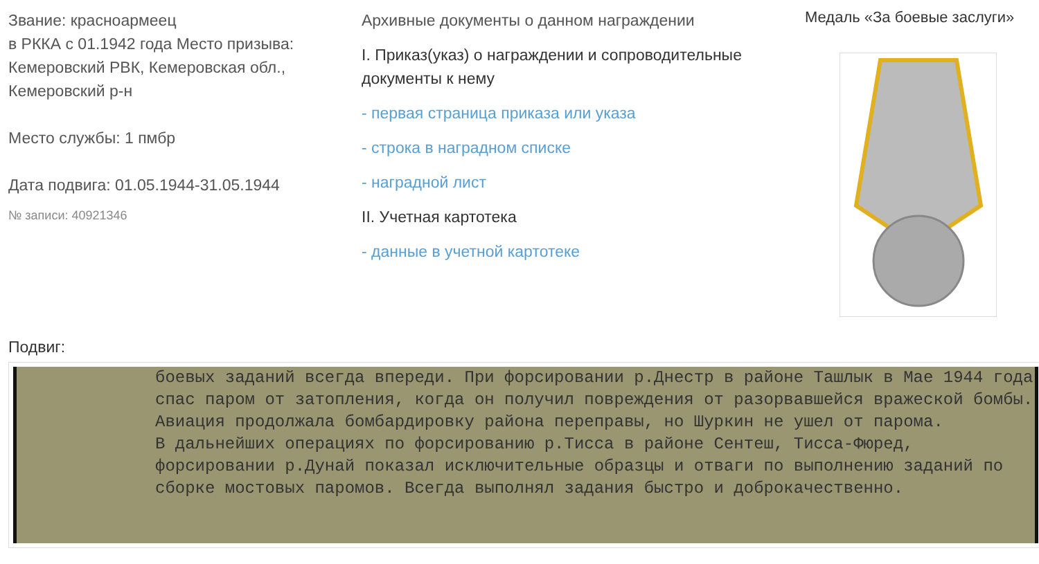Звание: красноармеец
в РККА с 01.1942 года Место призыва: Кемеровский РВК, Кемеровская обл., Кемеровский р-н
Место службы: 1 пмбр
Дата подвига: 01.05.1944-31.05.1944
№ записи: 40921346
Архивные документы о данном награждении
I. Приказ(указ) о награждении и сопроводительные документы к нему
- первая страница приказа или указа
- строка в наградном списке
- наградной лист
II. Учетная картотека
- данные в учетной картотеке
Медаль «За боевые заслуги»
Подвиг:
боевых заданий всегда впереди. При форсировании р.Днестр в районе Ташлык в Мае 1944 года спас паром от затопления, когда он получил повреждения от разорвавшейся вражеской бомбы. Авиация продолжала бомбардировку района переправы, но Шуркин не ушел от парома.
В дальнейших операциях по форсированию р.Тисса в районе Сентеш, Тисса-Фюред, форсировании р.Дунай показал исключительные образцы и отваги по выполнению заданий по сборке мостовых паромов. Всегда выполнял задания быстро и доброкачественно.